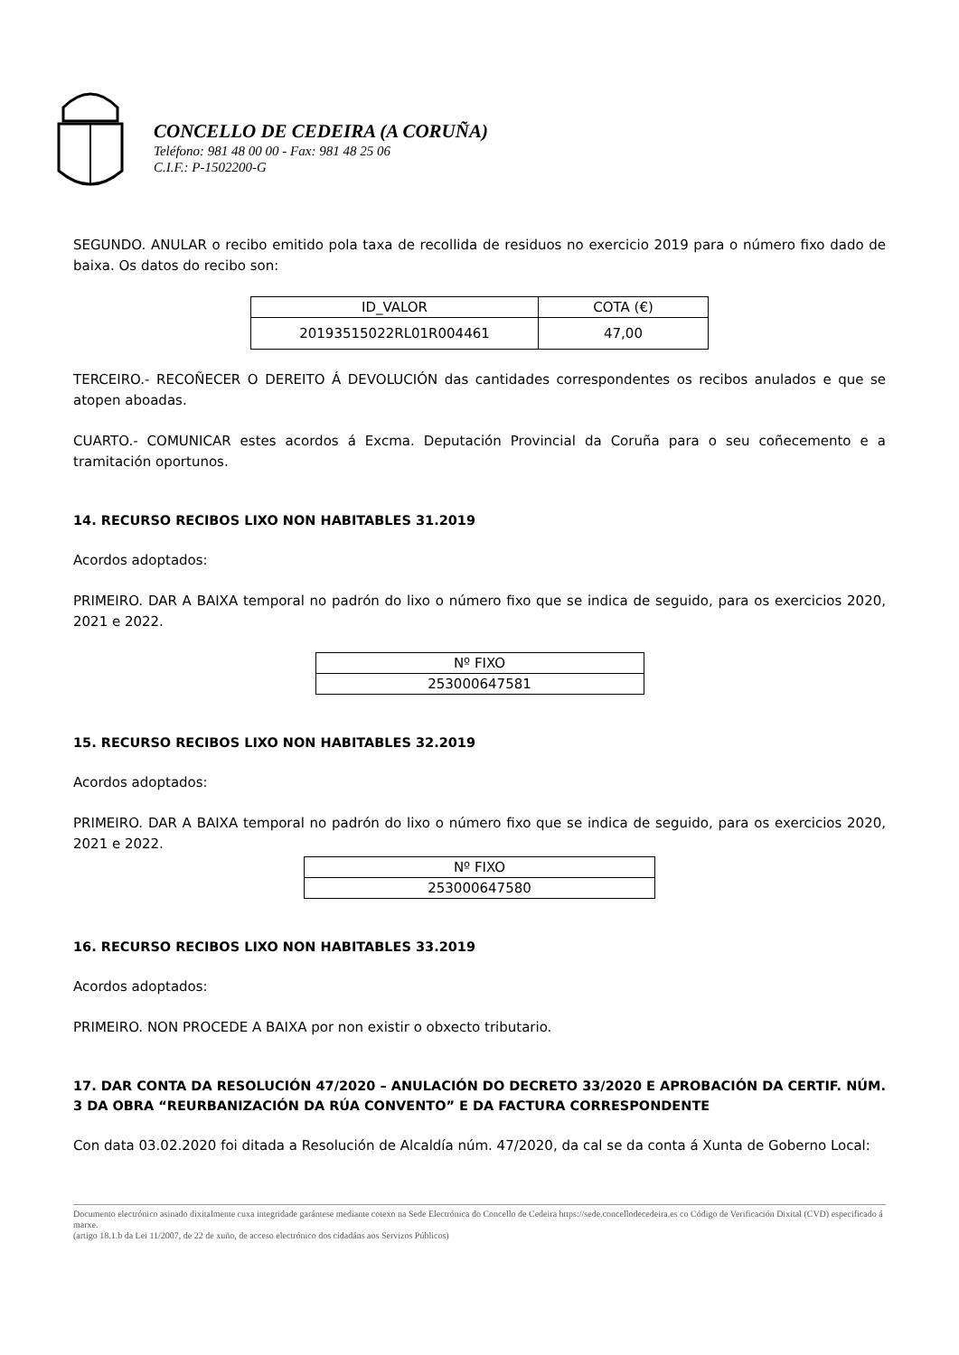CONCELLO DE CEDEIRA (A CORUÑA)
Teléfono: 981 48 00 00 - Fax: 981 48 25 06
C.I.F.: P-1502200-G
SEGUNDO. ANULAR o recibo emitido pola taxa de recollida de residuos no exercicio 2019 para o número fixo dado de baixa. Os datos do recibo son:
| ID_VALOR | COTA (€) |
| 20193515022RL01R004461 | 47,00 |
TERCEIRO.- RECOÑECER O DEREITO Á DEVOLUCIÓN das cantidades correspondentes os recibos anulados e que se atopen aboadas.
CUARTO.- COMUNICAR estes acordos á Excma. Deputación Provincial da Coruña para o seu coñecemento e a tramitación oportunos.
14. RECURSO RECIBOS LIXO NON HABITABLES 31.2019
Acordos adoptados:
PRIMEIRO. DAR A BAIXA temporal no padrón do lixo o número fixo que se indica de seguido, para os exercicios 2020, 2021 e 2022.
| Nº FIXO |
| 253000647581 |
15. RECURSO RECIBOS LIXO NON HABITABLES 32.2019
Acordos adoptados:
PRIMEIRO. DAR A BAIXA temporal no padrón do lixo o número fixo que se indica de seguido, para os exercicios 2020, 2021 e 2022.
| Nº FIXO |
| 253000647580 |
16. RECURSO RECIBOS LIXO NON HABITABLES 33.2019
Acordos adoptados:
PRIMEIRO. NON PROCEDE A BAIXA por non existir o obxecto tributario.
17. DAR CONTA DA RESOLUCIÓN 47/2020 – ANULACIÓN DO DECRETO 33/2020 E APROBACIÓN DA CERTIF. NÚM. 3 DA OBRA “REURBANIZACIÓN DA RÚA CONVENTO” E DA FACTURA CORRESPONDENTE
Con data 03.02.2020 foi ditada a Resolución de Alcaldía núm. 47/2020, da cal se da conta á Xunta de Goberno Local:
Documento electrónico asinado dixitalmente cuxa integridade garántese mediante cotexo na Sede Electrónica do Concello de Cedeira https://sede.concellodecedeira.es co Código de Verificación Dixital (CVD) especificado á marxe.
(artigo 18.1.b da Lei 11/2007, de 22 de xuño, de acceso electrónico dos cidadáns aos Servizos Públicos)